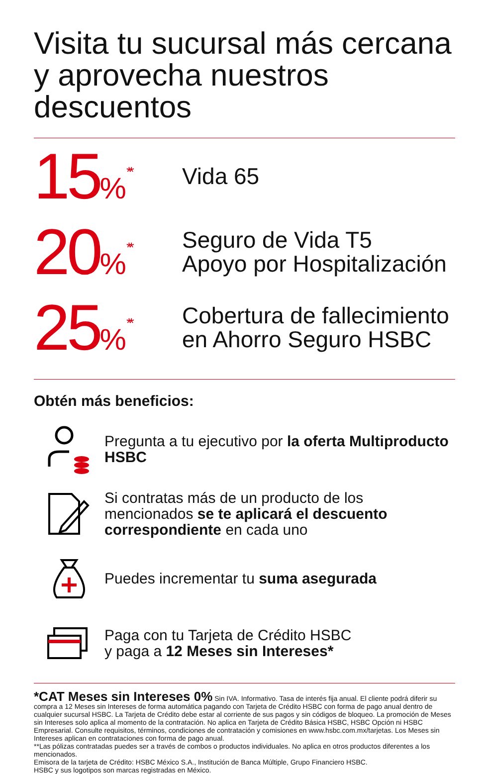Visita tu sucursal más cercana
y aprovecha nuestros descuentos
15%<sup>**</sup>
Vida 65
20%<sup>**</sup>
Seguro de Vida T5
Apoyo por Hospitalización
25%<sup>**</sup>
Cobertura de fallecimiento
en Ahorro Seguro HSBC
Obtén más beneficios:
Pregunta a tu ejecutivo por la oferta Multiproducto HSBC
Si contratas más de un producto de los mencionados se te aplicará el descuento correspondiente en cada uno
Puedes incrementar tu suma asegurada
Paga con tu Tarjeta de Crédito HSBC
y paga a 12 Meses sin Intereses*
*CAT Meses sin Intereses 0% Sin IVA. Informativo. Tasa de interés fija anual. El cliente podrá diferir su compra a 12 Meses sin Intereses de forma automática pagando con Tarjeta de Crédito HSBC con forma de pago anual dentro de cualquier sucursal HSBC. La Tarjeta de Crédito debe estar al corriente de sus pagos y sin códigos de bloqueo. La promoción de Meses sin Intereses solo aplica al momento de la contratación. No aplica en Tarjeta de Crédito Básica HSBC, HSBC Opción ni HSBC Empresarial. Consulte requisitos, términos, condiciones de contratación y comisiones en www.hsbc.com.mx/tarjetas. Los Meses sin Intereses aplican en contrataciones con forma de pago anual.
**Las pólizas contratadas puedes ser a través de combos o productos individuales. No aplica en otros productos diferentes a los mencionados.
Emisora de la tarjeta de Crédito: HSBC México S.A., Institución de Banca Múltiple, Grupo Financiero HSBC.
HSBC y sus logotipos son marcas registradas en México.